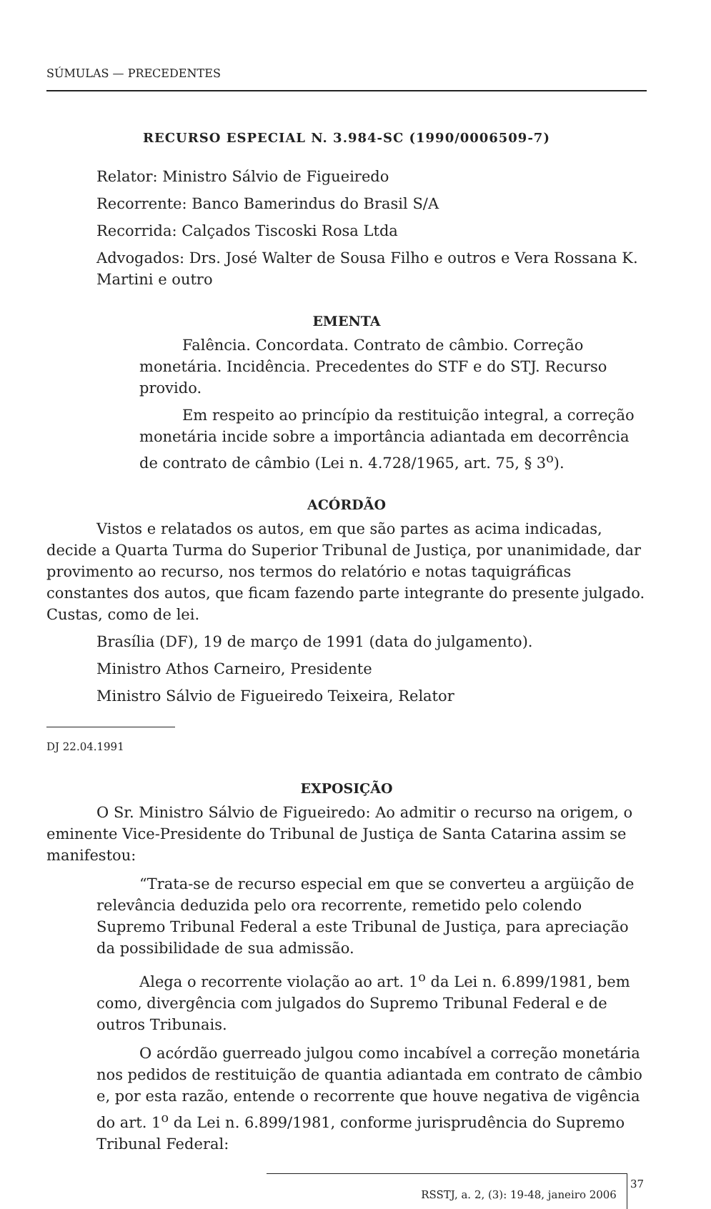SÚMULAS — PRECEDENTES
RECURSO ESPECIAL N. 3.984-SC (1990/0006509-7)
Relator: Ministro Sálvio de Figueiredo
Recorrente: Banco Bamerindus do Brasil S/A
Recorrida: Calçados Tiscoski Rosa Ltda
Advogados: Drs. José Walter de Sousa Filho e outros e Vera Rossana K. Martini e outro
EMENTA
Falência. Concordata. Contrato de câmbio. Correção monetária. Incidência. Precedentes do STF e do STJ. Recurso provido.
Em respeito ao princípio da restituição integral, a correção monetária incide sobre a importância adiantada em decorrência de contrato de câmbio (Lei n. 4.728/1965, art. 75, § 3<sup>o</sup>).
ACÓRDÃO
Vistos e relatados os autos, em que são partes as acima indicadas, decide a Quarta Turma do Superior Tribunal de Justiça, por unanimidade, dar provimento ao recurso, nos termos do relatório e notas taquigráficas constantes dos autos, que ficam fazendo parte integrante do presente julgado. Custas, como de lei.
Brasília (DF), 19 de março de 1991 (data do julgamento).
Ministro Athos Carneiro, Presidente
Ministro Sálvio de Figueiredo Teixeira, Relator
DJ 22.04.1991
EXPOSIÇÃO
O Sr. Ministro Sálvio de Figueiredo: Ao admitir o recurso na origem, o eminente Vice-Presidente do Tribunal de Justiça de Santa Catarina assim se manifestou:
“Trata-se de recurso especial em que se converteu a argüição de relevância deduzida pelo ora recorrente, remetido pelo colendo Supremo Tribunal Federal a este Tribunal de Justiça, para apreciação da possibilidade de sua admissão.
Alega o recorrente violação ao art. 1<sup>o</sup> da Lei n. 6.899/1981, bem como, divergência com julgados do Supremo Tribunal Federal e de outros Tribunais.
O acórdão guerreado julgou como incabível a correção monetária nos pedidos de restituição de quantia adiantada em contrato de câmbio e, por esta razão, entende o recorrente que houve negativa de vigência do art. 1<sup>o</sup> da Lei n. 6.899/1981, conforme jurisprudência do Supremo Tribunal Federal:
RSSTJ, a. 2, (3): 19-48, janeiro 2006
37